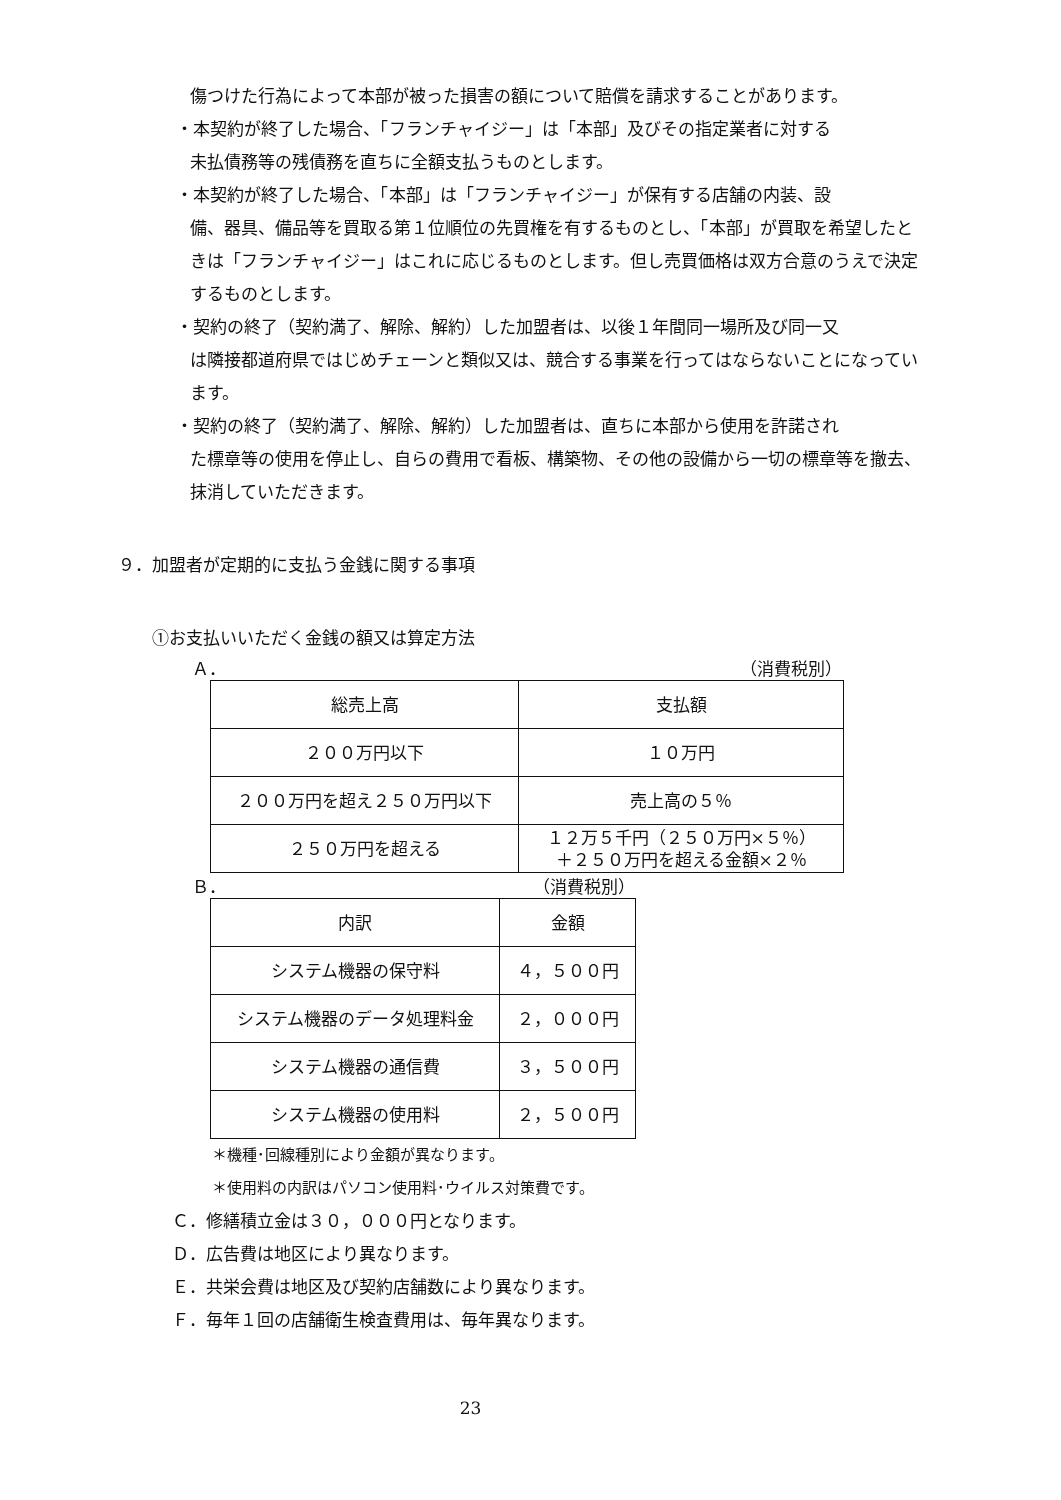傷つけた行為によって本部が被った損害の額について賠償を請求することがあります。
・本契約が終了した場合、「フランチャイジー」は「本部」及びその指定業者に対する
未払債務等の残債務を直ちに全額支払うものとします。
・本契約が終了した場合、「本部」は「フランチャイジー」が保有する店舗の内装、設
備、器具、備品等を買取る第１位順位の先買権を有するものとし、「本部」が買取を希望したときは「フランチャイジー」はこれに応じるものとします。但し売買価格は双方合意のうえで決定するものとします。
・契約の終了（契約満了、解除、解約）した加盟者は、以後１年間同一場所及び同一又
は隣接都道府県ではじめチェーンと類似又は、競合する事業を行ってはならないことになっています。
・契約の終了（契約満了、解除、解約）した加盟者は、直ちに本部から使用を許諾され
た標章等の使用を停止し、自らの費用で看板、構築物、その他の設備から一切の標章等を撤去、抹消していただきます。
９．加盟者が定期的に支払う金銭に関する事項
①お支払いいただく金銭の額又は算定方法
Ａ． （消費税別）
| 総売上高 | 支払額 |
| ２００万円以下 | １０万円 |
| ２００万円を超え２５０万円以下 | 売上高の５％ |
| ２５０万円を超える | １２万５千円（２５０万円×５％） ＋２５０万円を超える金額×２％ |
Ｂ． （消費税別）
| 内訳 | 金額 |
| システム機器の保守料 | ４，５００円 |
| システム機器のデータ処理料金 | ２，０００円 |
| システム機器の通信費 | ３，５００円 |
| システム機器の使用料 | ２，５００円 |
＊機種･回線種別により金額が異なります。
＊使用料の内訳はパソコン使用料･ウイルス対策費です。
Ｃ．修繕積立金は３０，０００円となります。
Ｄ．広告費は地区により異なります。
Ｅ．共栄会費は地区及び契約店舗数により異なります。
Ｆ．毎年１回の店舗衛生検査費用は、毎年異なります。
23